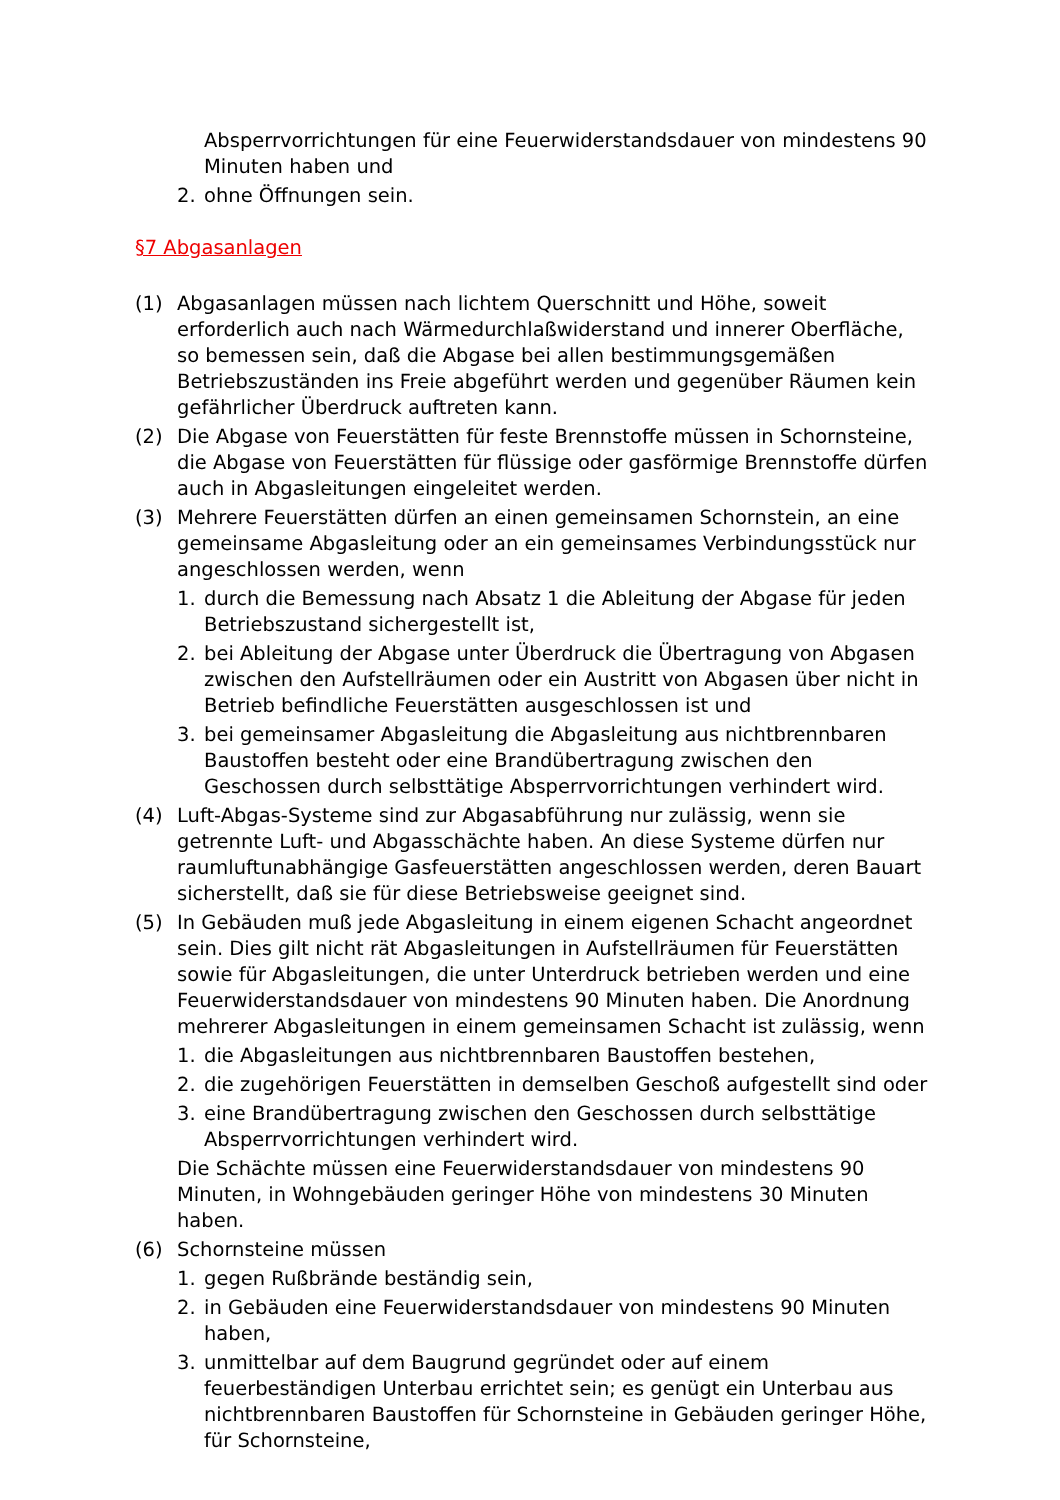Absperrvorrichtungen für eine Feuerwiderstandsdauer von mindestens 90 Minuten haben und
2. ohne Öffnungen sein.
§7 Abgasanlagen
(1) Abgasanlagen müssen nach lichtem Querschnitt und Höhe, soweit erforderlich auch nach Wärmedurchlaßwiderstand und innerer Oberfläche, so bemessen sein, daß die Abgase bei allen bestimmungsgemäßen Betriebszuständen ins Freie abgeführt werden und gegenüber Räumen kein gefährlicher Überdruck auftreten kann.
(2) Die Abgase von Feuerstätten für feste Brennstoffe müssen in Schornsteine, die Abgase von Feuerstätten für flüssige oder gasförmige Brennstoffe dürfen auch in Abgasleitungen eingeleitet werden.
(3) Mehrere Feuerstätten dürfen an einen gemeinsamen Schornstein, an eine gemeinsame Abgasleitung oder an ein gemeinsames Verbindungsstück nur angeschlossen werden, wenn
1. durch die Bemessung nach Absatz 1 die Ableitung der Abgase für jeden Betriebszustand sichergestellt ist,
2. bei Ableitung der Abgase unter Überdruck die Übertragung von Abgasen zwischen den Aufstellräumen oder ein Austritt von Abgasen über nicht in Betrieb befindliche Feuerstätten ausgeschlossen ist und
3. bei gemeinsamer Abgasleitung die Abgasleitung aus nichtbrennbaren Baustoffen besteht oder eine Brandübertragung zwischen den Geschossen durch selbsttätige Absperrvorrichtungen verhindert wird.
(4) Luft-Abgas-Systeme sind zur Abgasabführung nur zulässig, wenn sie getrennte Luft- und Abgasschächte haben. An diese Systeme dürfen nur raumluftunabhängige Gasfeuerstätten angeschlossen werden, deren Bauart sicherstellt, daß sie für diese Betriebsweise geeignet sind.
(5) In Gebäuden muß jede Abgasleitung in einem eigenen Schacht angeordnet sein. Dies gilt nicht rät Abgasleitungen in Aufstellräumen für Feuerstätten sowie für Abgasleitungen, die unter Unterdruck betrieben werden und eine Feuerwiderstandsdauer von mindestens 90 Minuten haben. Die Anordnung mehrerer Abgasleitungen in einem gemeinsamen Schacht ist zulässig, wenn
1. die Abgasleitungen aus nichtbrennbaren Baustoffen bestehen,
2. die zugehörigen Feuerstätten in demselben Geschoß aufgestellt sind oder
3. eine Brandübertragung zwischen den Geschossen durch selbsttätige Absperrvorrichtungen verhindert wird.
Die Schächte müssen eine Feuerwiderstandsdauer von mindestens 90 Minuten, in Wohngebäuden geringer Höhe von mindestens 30 Minuten haben.
(6) Schornsteine müssen
1. gegen Rußbrände beständig sein,
2. in Gebäuden eine Feuerwiderstandsdauer von mindestens 90 Minuten haben,
3. unmittelbar auf dem Baugrund gegründet oder auf einem feuerbeständigen Unterbau errichtet sein; es genügt ein Unterbau aus nichtbrennbaren Baustoffen für Schornsteine in Gebäuden geringer Höhe, für Schornsteine,